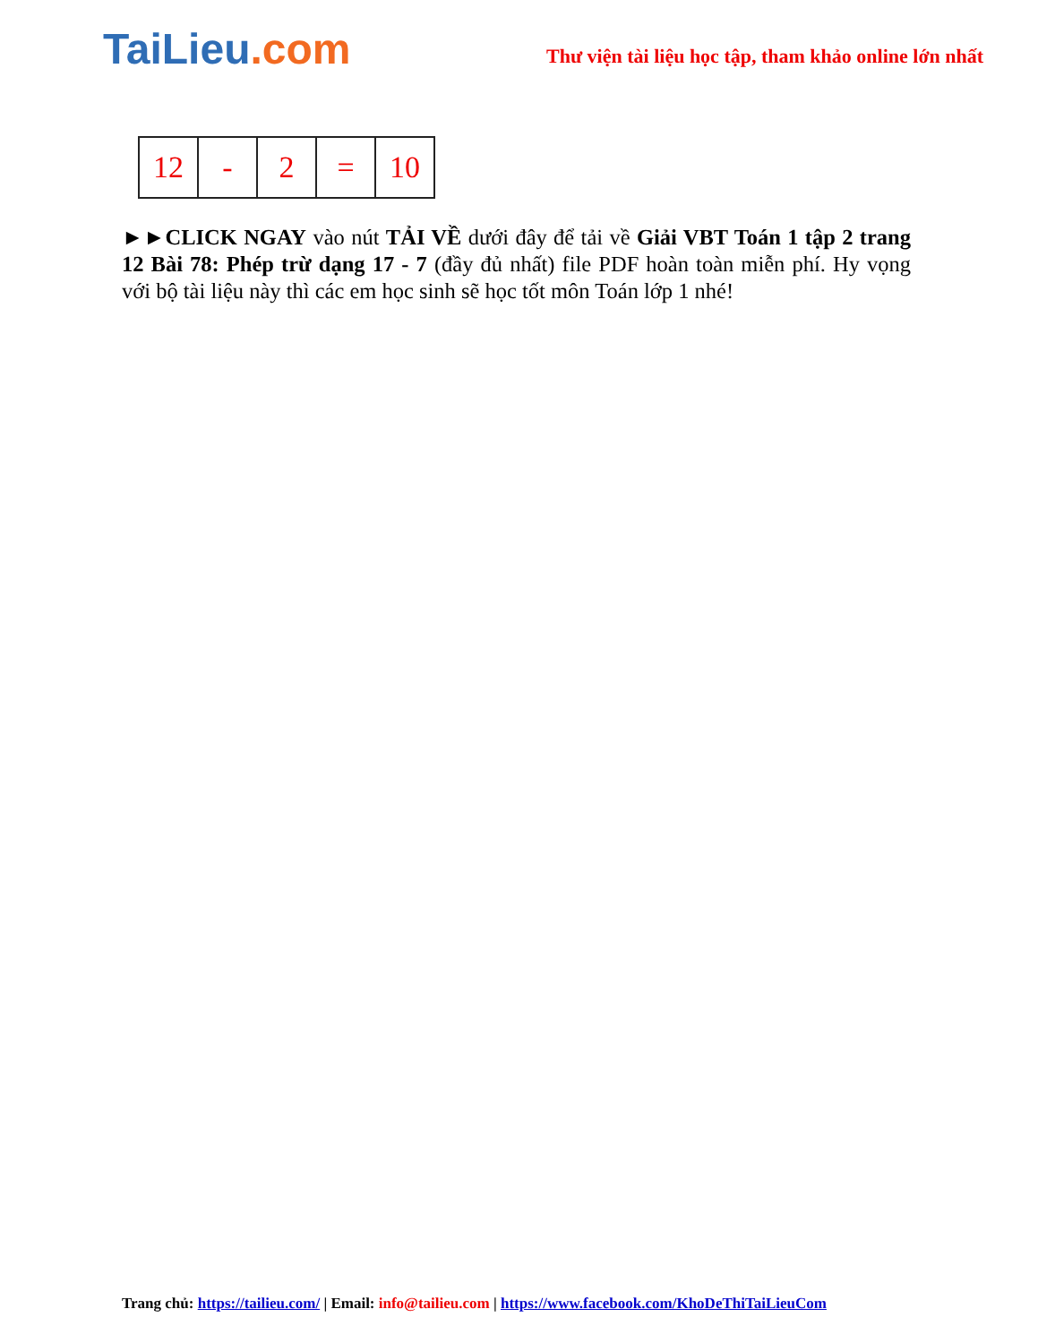TaiLieu.com
Thư viện tài liệu học tập, tham khảo online lớn nhất
| 12 | - | 2 | = | 10 |
►►CLICK NGAY vào nút TẢI VỀ dưới đây để tải về Giải VBT Toán 1 tập 2 trang 12 Bài 78: Phép trừ dạng 17 - 7 (đầy đủ nhất) file PDF hoàn toàn miễn phí. Hy vọng với bộ tài liệu này thì các em học sinh sẽ học tốt môn Toán lớp 1 nhé!
Trang chủ: https://tailieu.com/ | Email: info@tailieu.com | https://www.facebook.com/KhoDeThiTaiLieuCom